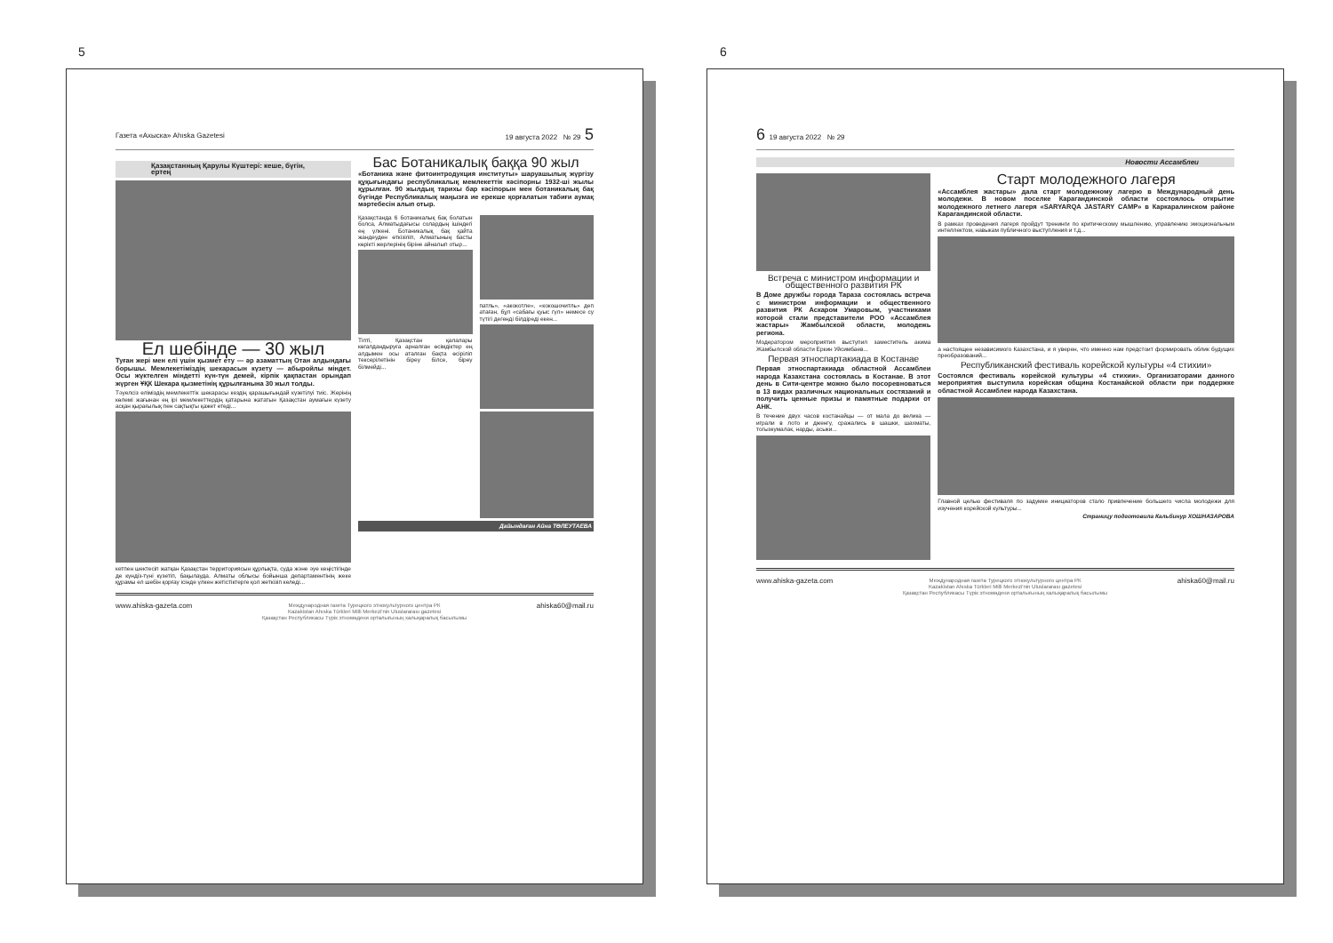5 6
Газета «Ахыска» Ahıska Gazetesi 19 августа 2022 № 29 5
Қазақстанның Қарулы Күштері: кеше, бүгін, ертең
Ел шебінде — 30 жыл
Туған жері мен елі үшін қызмет ету — әр азаматтың Отан алдындағы борышы. Мемлекетіміздің шекарасын күзету — абыройлы міндет. Осы жүктелген міндетті күн-түн демей, кірпік қақпастан орындап жүрген ҰҚК Шекара қызметінің құрылғанына 30 жыл толды.
Тәуелсіз еліміздің мемлекеттік шекарасы кездің қарашығындай күзетілуі тиіс. Жерінің көлемі жағынан ең ірі мемлекеттердің қатарына жататын Қазақстан аумағын күзету асқан қырағылық пен сақтықты қажет етеді...
кетпен шектесіп жатқан Қазақстан территориясын құрлықта, суда және әуе кеңістігінде де күндіз-түні күзетіп, бақылауда. Алматы облысы бойынша департаментінің жеке құрамы ел шебін қорғау ісінде үлкен жетістіктерге қол жеткізіп келеді...
Бас Ботаникалық баққа 90 жыл
«Ботаника және фитоинтродукция институты» шаруашылық жүргізу құқығындағы республикалық мемлекеттік кәсіпорны 1932-ші жылы құрылған. 90 жылдық тарихы бар кәсіпорын мен ботаникалық бақ бүгінде Республикалық маңызға ие ерекше қорғалатын табиғи аумақ мәртебесін алып отыр.
Қазақстанда 6 ботаникалық бақ болатын болса, Алматыдағысы солардың ішіндегі ең үлкені. Ботаникалық бақ қайта жандеуден өткізіліп, Алматының басты көрікті жерлерінің біріне айналып отыр...
Тіпті, Қазақстан қалалары көгалдандыруға арналған өсімдіктер ең алдымен осы аталған бақта өсіріліп тексерілетінін біреу білсе, біреу білмейді...
патль», «акокотле», «кокошочитль» деп атаған, бұл «сабағы қуыс гүл» немесе су түтігі дегенді білдіреді екен...
Дайындаған Айна ТӨЛЕУТАЕВА
www.ahiska-gazeta.com Международная газета Турецкого этнокультурного центра РК
Kazakistan Ahıska Türkleri Milli Merkezi'nin Uluslararası gazetesi
Қазақстан Республикасы Түрік этномәдени орталығының халықаралық басылымы ahiska60@mail.ru
6 19 августа 2022 № 29
Новости Ассамблеи
Встреча с министром информации и общественного развития РК
В Доме дружбы города Тараза состоялась встреча с министром информации и общественного развития РК Аскаром Умаровым, участниками которой стали представители РОО «Ассамблея жастары» Жамбылской области, молодежь региона.
Модератором мероприятия выступил заместитель акима Жамбылской области Еркин Уйсимбаев...
Первая этноспартакиада в Костанае
Первая этноспартакиада областной Ассамблеи народа Казахстана состоялась в Костанае. В этот день в Сити-центре можно было посоревноваться в 13 видах различных национальных состязаний и получить ценные призы и памятные подарки от АНК.
В течение двух часов костанайцы — от мала до велика — играли в лото и дженгу, сражались в шашки, шахматы, тогызкумалак, нарды, асыки...
Старт молодежного лагеря
«Ассамблея жастары» дала старт молодежному лагерю в Международный день молодежи. В новом поселке Карагандинской области состоялось открытие молодежного летнего лагеря «SARYARQA JASTARY CAMP» в Каркаралинском районе Карагандинской области.
В рамках проведения лагеря пройдут тренинги по критическому мышлению, управлению эмоциональным интеллектом, навыкам публичного выступления и т.д...
а настоящее независимого Казахстана, и я уверен, что именно нам предстоит формировать облик будущих преобразований...
Республиканский фестиваль корейской культуры «4 стихии»
Состоялся фестиваль корейской культуры «4 стихии». Организаторами данного мероприятия выступила корейская община Костанайской области при поддержке областной Ассамблеи народа Казахстана.
Главной целью фестиваля по задумке инициаторов стало привлечение большего числа молодежи для изучения корейской культуры...
Страницу подготовила Кальбинур ХОШНАЗАРОВА
www.ahiska-gazeta.com Международная газета Турецкого этнокультурного центра РК
Kazakistan Ahıska Türkleri Milli Merkezi'nin Uluslararası gazetesi
Қазақстан Республикасы Түрік этномәдени орталығының халықаралық басылымы ahiska60@mail.ru